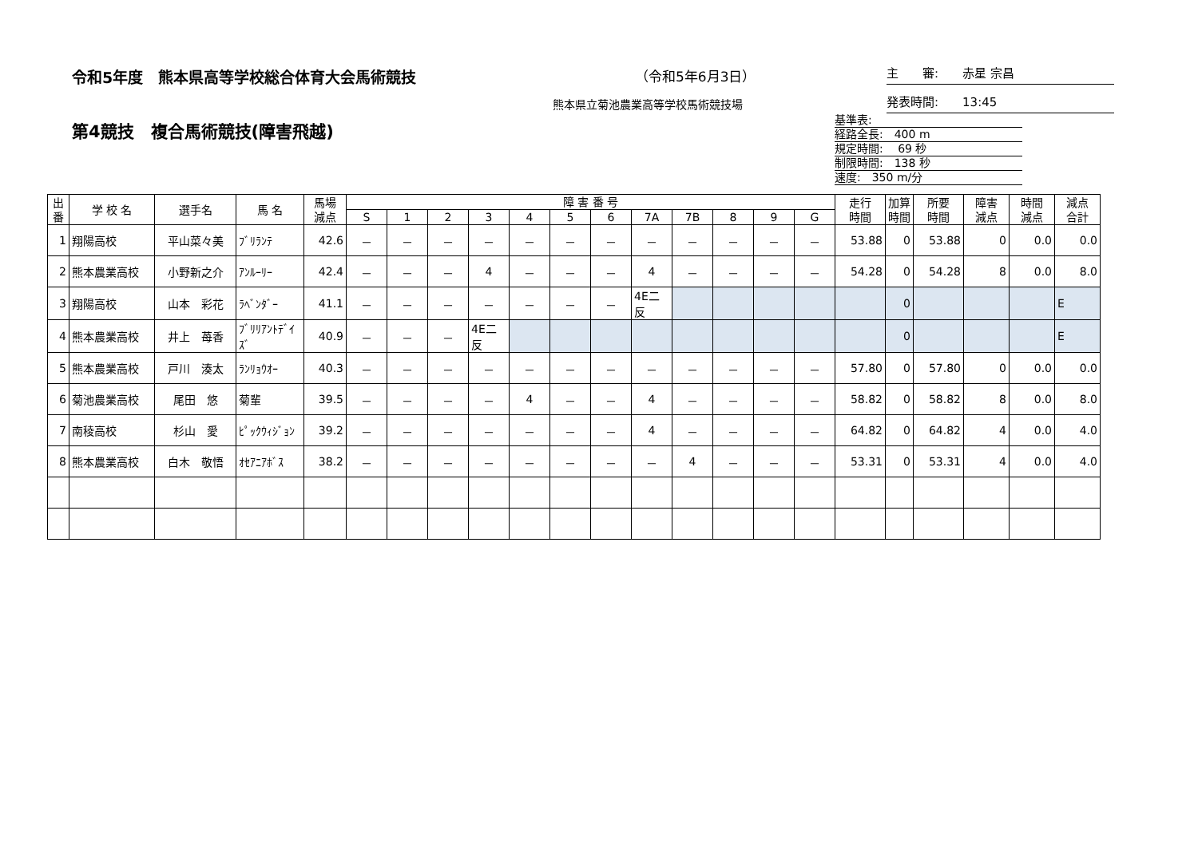令和5年度　熊本県高等学校総合体育大会馬術競技
（令和5年6月3日）
熊本県立菊池農業高等学校馬術競技場
第4競技　複合馬術競技(障害飛越)
主　　審:　　赤星 宗昌
発表時間:　　13:45
基準表:
経路全長:　400 m
規定時間:　 69 秒
制限時間:　138 秒
速度:　350 m/分
| 出 番 | 学 校 名 | 選手名 | 馬 名 | 馬場 減点 | 障 害 番 号 | | | | | | | | | | | | 走行 時間 | 加算 時間 | 所要 時間 | 障害 減点 | 時間 減点 | 減点 合計 |
| --- | --- | --- | --- | --- | --- | --- | --- | --- | --- | --- | --- | --- | --- | --- | --- | --- | --- | --- | --- | --- | --- | --- |
| | | | | | S | 1 | 2 | 3 | 4 | 5 | 6 | 7A | 7B | 8 | 9 | G | | | | | | |
| 1 | 翔陽高校 | 平山菜々美 | ﾌﾞﾘﾗﾝﾃ | 42.6 | － | － | － | － | － | － | － | － | － | － | － | － | 53.88 | 0 | 53.88 | 0 | 0.0 | 0.0 |
| 2 | 熊本農業高校 | 小野新之介 | ｱﾝﾙｰﾘｰ | 42.4 | － | － | － | 4 | － | － | － | 4 | － | － | － | － | 54.28 | 0 | 54.28 | 8 | 0.0 | 8.0 |
| 3 | 翔陽高校 | 山本 彩花 | ﾗﾍﾞﾝﾀﾞｰ | 41.1 | － | － | － | － | － | － | － | 4E二反 | | | | | | 0 | | | | E |
| 4 | 熊本農業高校 | 井上 苺香 | ﾌﾞﾘﾘｱﾝﾄﾃﾞｲｽﾞ | 40.9 | － | － | － | 4E二反 | | | | | | | | | | 0 | | | | E |
| 5 | 熊本農業高校 | 戸川 湊太 | ﾗﾝﾘｮｳｵｰ | 40.3 | － | － | － | － | － | － | － | － | － | － | － | － | 57.80 | 0 | 57.80 | 0 | 0.0 | 0.0 |
| 6 | 菊池農業高校 | 尾田 悠 | 菊輩 | 39.5 | － | － | － | － | 4 | － | － | 4 | － | － | － | － | 58.82 | 0 | 58.82 | 8 | 0.0 | 8.0 |
| 7 | 南稜高校 | 杉山 愛 | ﾋﾟｯｸｳｨｼﾞｮﾝ | 39.2 | － | － | － | － | － | － | － | 4 | － | － | － | － | 64.82 | 0 | 64.82 | 4 | 0.0 | 4.0 |
| 8 | 熊本農業高校 | 白木 敬悟 | ｵｾｱﾆｱﾎﾞｽ | 38.2 | － | － | － | － | － | － | － | － | 4 | － | － | － | 53.31 | 0 | 53.31 | 4 | 0.0 | 4.0 |